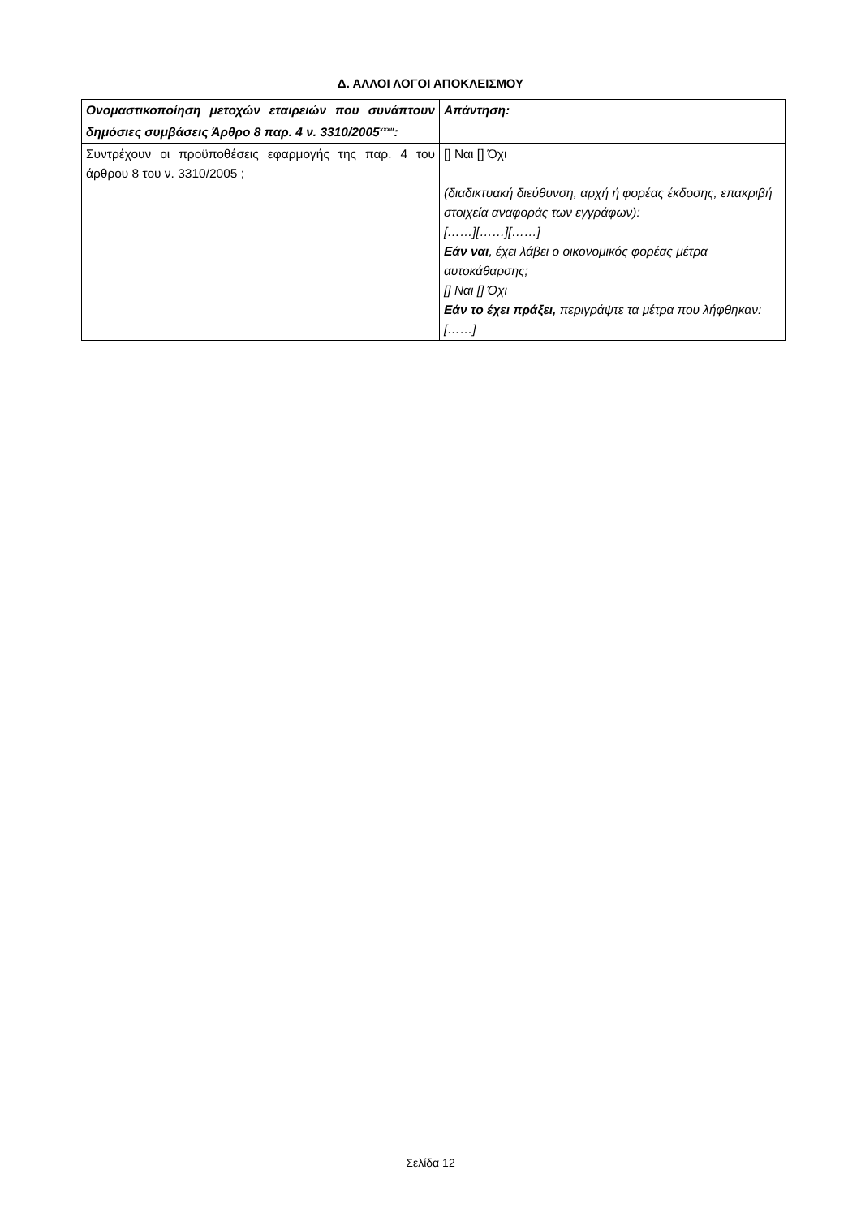Δ. ΑΛΛΟΙ ΛΟΓΟΙ ΑΠΟΚΛΕΙΣΜΟΥ
| Ονομαστικοποίηση μετοχών εταιρειών που συνάπτουν δημόσιες συμβάσεις Άρθρο 8 παρ. 4 ν. 3310/2005<sup>xxxii</sup>: | Απάντηση: |
| Συντρέχουν οι προϋποθέσεις εφαρμογής της παρ. 4 του άρθρου 8 του ν. 3310/2005 ; | [] Ναι [] Όχι (διαδικτυακή διεύθυνση, αρχή ή φορέας έκδοσης, επακριβή στοιχεία αναφοράς των εγγράφων): [……][……][……] Εάν ναι , έχει λάβει ο οικονομικός φορέας μέτρα αυτοκάθαρσης; [] Ναι [] Όχι Εάν το έχει πράξει, περιγράψτε τα μέτρα που λήφθηκαν: [……] |
Σελίδα 12